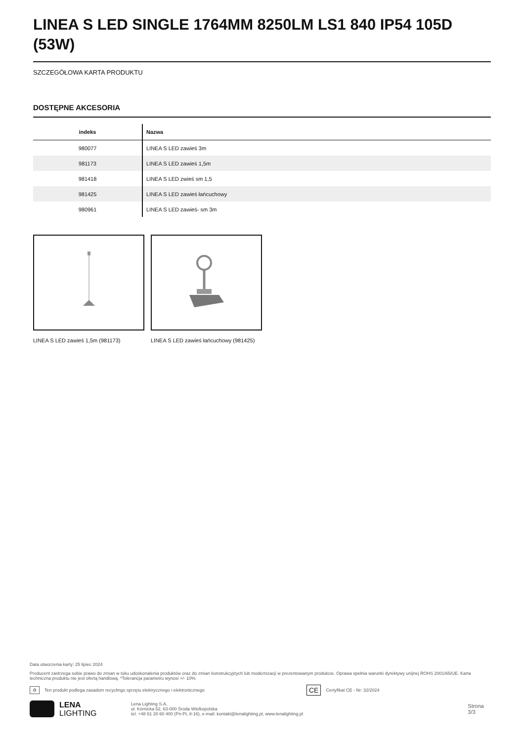LINEA S LED SINGLE 1764MM 8250LM LS1 840 IP54 105D (53W)
SZCZEGÓŁOWA KARTA PRODUKTU
DOSTĘPNE AKCESORIA
| indeks | Nazwa |
| --- | --- |
| 980077 | LINEA S LED zawieś 3m |
| 981173 | LINEA S LED zawieś 1,5m |
| 981418 | LINEA S LED zwieś sm 1,5 |
| 981425 | LINEA S LED zawieś łańcuchowy |
| 980961 | LINEA S LED zawieś- sm 3m |
LINEA S LED zawieś 1,5m (981173) LINEA S LED zawieś łańcuchowy (981425)
Data utworzenia karty: 25 lipiec 2024
Producent zastrzega sobie prawo do zmian w toku udoskonalenia produktów oraz do zmian konstrukcyjnych lub modernizacji w prezentowanym produkcie. Oprawa spełnia warunki dyrektywy unijnej ROHS 2001/65/UE. Karta techniczna produktu nie jest ofertą handlową. *Tolerancja parametru wynosi +/- 10%.
♻ Ten produkt podlega zasadom recyclingu sprzętu elektrycznego i elektronicznego CE Certyfikat CE - Nr: 32/2024
LENA
LIGHTING
Lena Lighting S.A.
ul. Kórnicka 52, 63-000 Środa Wielkopolska
tel. +48 61 28 60 400 (Pn-Pt, 8-16), e-mail: kontakt@lenalighting.pl, www.lenalighting.pl
Strona 3/3